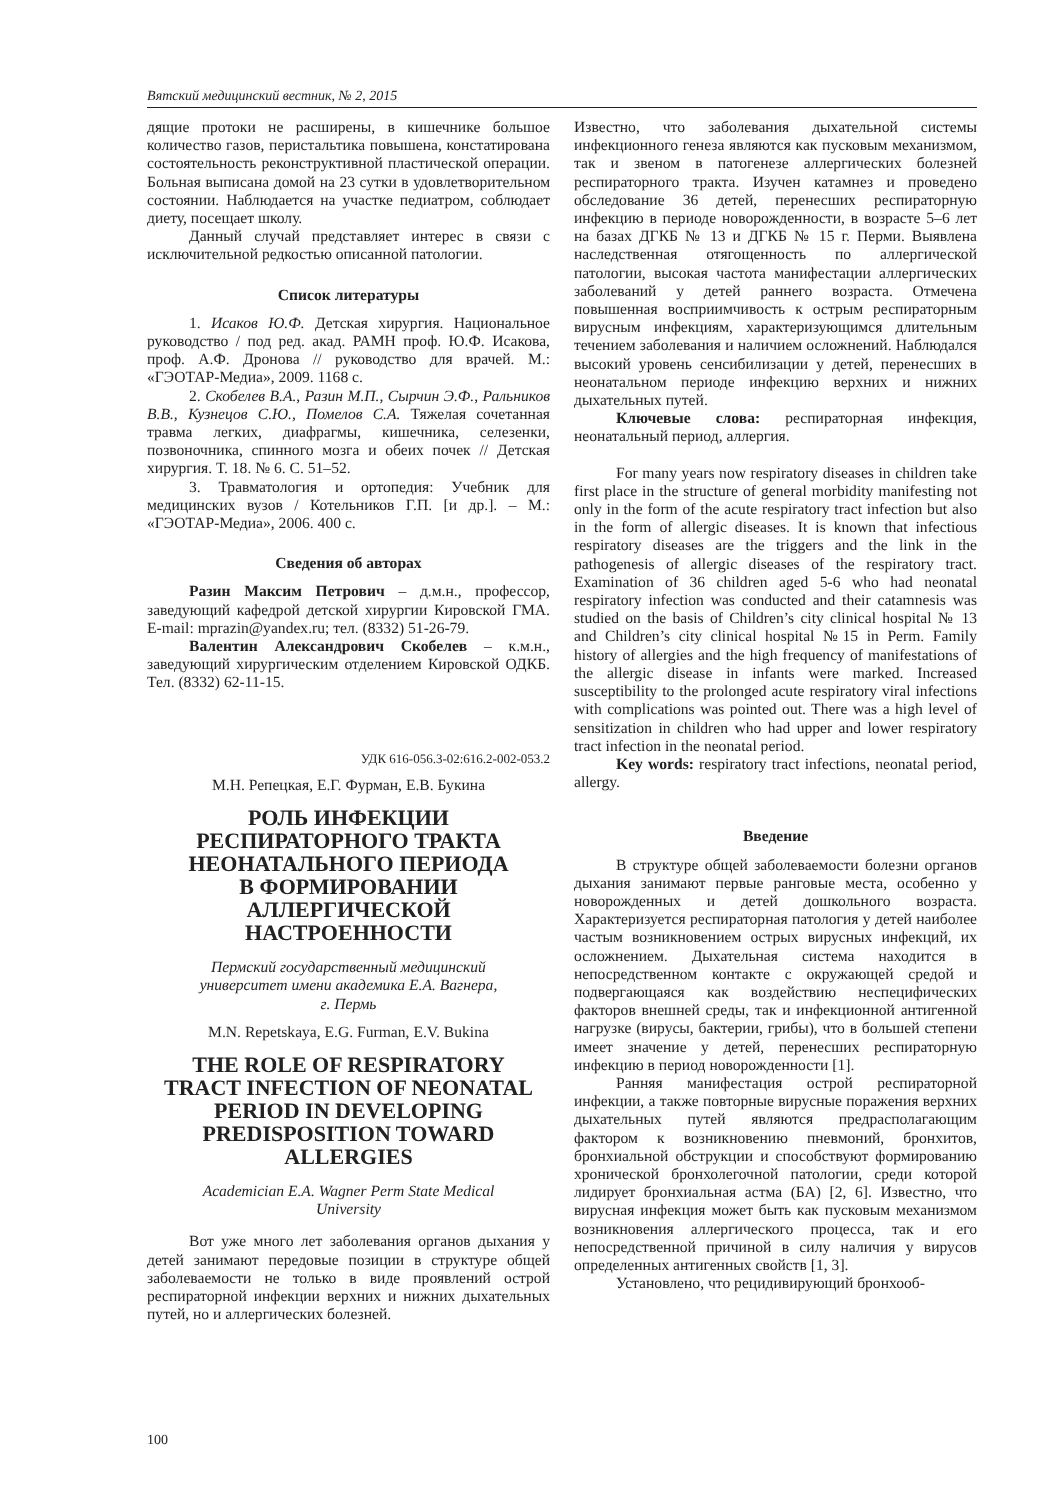Вятский медицинский вестник, № 2, 2015
дящие протоки не расширены, в кишечнике большое количество газов, перистальтика повышена, констатирована состоятельность реконструктивной пластической операции. Больная выписана домой на 23 сутки в удовлетворительном состоянии. Наблюдается на участке педиатром, соблюдает диету, посещает школу.
Данный случай представляет интерес в связи с исключительной редкостью описанной патологии.
Список литературы
1. Исаков Ю.Ф. Детская хирургия. Национальное руководство / под ред. акад. РАМН проф. Ю.Ф. Исакова, проф. А.Ф. Дронова // руководство для врачей. М.: «ГЭОТАР-Медиа», 2009. 1168 с.
2. Скобелев В.А., Разин М.П., Сырчин Э.Ф., Ральников В.В., Кузнецов С.Ю., Помелов С.А. Тяжелая сочетанная травма легких, диафрагмы, кишечника, селезенки, позвоночника, спинного мозга и обеих почек // Детская хирургия. Т. 18. № 6. С. 51–52.
3. Травматология и ортопедия: Учебник для медицинских вузов / Котельников Г.П. [и др.]. – М.: «ГЭОТАР-Медиа», 2006. 400 с.
Сведения об авторах
Разин Максим Петрович – д.м.н., профессор, заведующий кафедрой детской хирургии Кировской ГМА. E-mail: mprazin@yandex.ru; тел. (8332) 51-26-79.
Валентин Александрович Скобелев – к.м.н., заведующий хирургическим отделением Кировской ОДКБ. Тел. (8332) 62-11-15.
УДК 616-056.3-02:616.2-002-053.2
М.Н. Репецкая, Е.Г. Фурман, Е.В. Букина
РОЛЬ ИНФЕКЦИИ
РЕСПИРАТОРНОГО ТРАКТА
НЕОНАТАЛЬНОГО ПЕРИОДА
В ФОРМИРОВАНИИ
АЛЛЕРГИЧЕСКОЙ
НАСТРОЕННОСТИ
Пермский государственный медицинский
университет имени академика Е.А. Вагнера,
г. Пермь
M.N. Repetskaya, E.G. Furman, E.V. Bukina
THE ROLE OF RESPIRATORY
TRACT INFECTION OF NEONATAL
PERIOD IN DEVELOPING
PREDISPOSITION TOWARD
ALLERGIES
Academician E.A. Wagner Perm State Medical
University
Вот уже много лет заболевания органов дыхания у детей занимают передовые позиции в структуре общей заболеваемости не только в виде проявлений острой респираторной инфекции верхних и нижних дыхательных путей, но и аллергических болезней.
Известно, что заболевания дыхательной системы инфекционного генеза являются как пусковым механизмом, так и звеном в патогенезе аллергических болезней респираторного тракта. Изучен катамнез и проведено обследование 36 детей, перенесших респираторную инфекцию в периоде новорожденности, в возрасте 5–6 лет на базах ДГКБ № 13 и ДГКБ № 15 г. Перми. Выявлена наследственная отягощенность по аллергической патологии, высокая частота манифестации аллергических заболеваний у детей раннего возраста. Отмечена повышенная восприимчивость к острым респираторным вирусным инфекциям, характеризующимся длительным течением заболевания и наличием осложнений. Наблюдался высокий уровень сенсибилизации у детей, перенесших в неонатальном периоде инфекцию верхних и нижних дыхательных путей.
Ключевые слова: респираторная инфекция, неонатальный период, аллергия.
For many years now respiratory diseases in children take first place in the structure of general morbidity manifesting not only in the form of the acute respiratory tract infection but also in the form of allergic diseases. It is known that infectious respiratory diseases are the triggers and the link in the pathogenesis of allergic diseases of the respiratory tract. Examination of 36 children aged 5-6 who had neonatal respiratory infection was conducted and their catamnesis was studied on the basis of Children’s city clinical hospital № 13 and Children’s city clinical hospital №15 in Perm. Family history of allergies and the high frequency of manifestations of the allergic disease in infants were marked. Increased susceptibility to the prolonged acute respiratory viral infections with complications was pointed out. There was a high level of sensitization in children who had upper and lower respiratory tract infection in the neonatal period.
Key words: respiratory tract infections, neonatal period, allergy.
Введение
В структуре общей заболеваемости болезни органов дыхания занимают первые ранговые места, особенно у новорожденных и детей дошкольного возраста. Характеризуется респираторная патология у детей наиболее частым возникновением острых вирусных инфекций, их осложнением. Дыхательная система находится в непосредственном контакте с окружающей средой и подвергающаяся как воздействию неспецифических факторов внешней среды, так и инфекционной антигенной нагрузке (вирусы, бактерии, грибы), что в большей степени имеет значение у детей, перенесших респираторную инфекцию в период новорожденности [1].
Ранняя манифестация острой респираторной инфекции, а также повторные вирусные поражения верхних дыхательных путей являются предрасполагающим фактором к возникновению пневмоний, бронхитов, бронхиальной обструкции и способствуют формированию хронической бронхолегочной патологии, среди которой лидирует бронхиальная астма (БА) [2, 6]. Известно, что вирусная инфекция может быть как пусковым механизмом возникновения аллергического процесса, так и его непосредственной причиной в силу наличия у вирусов определенных антигенных свойств [1, 3].
Установлено, что рецидивирующий бронхооб-
100